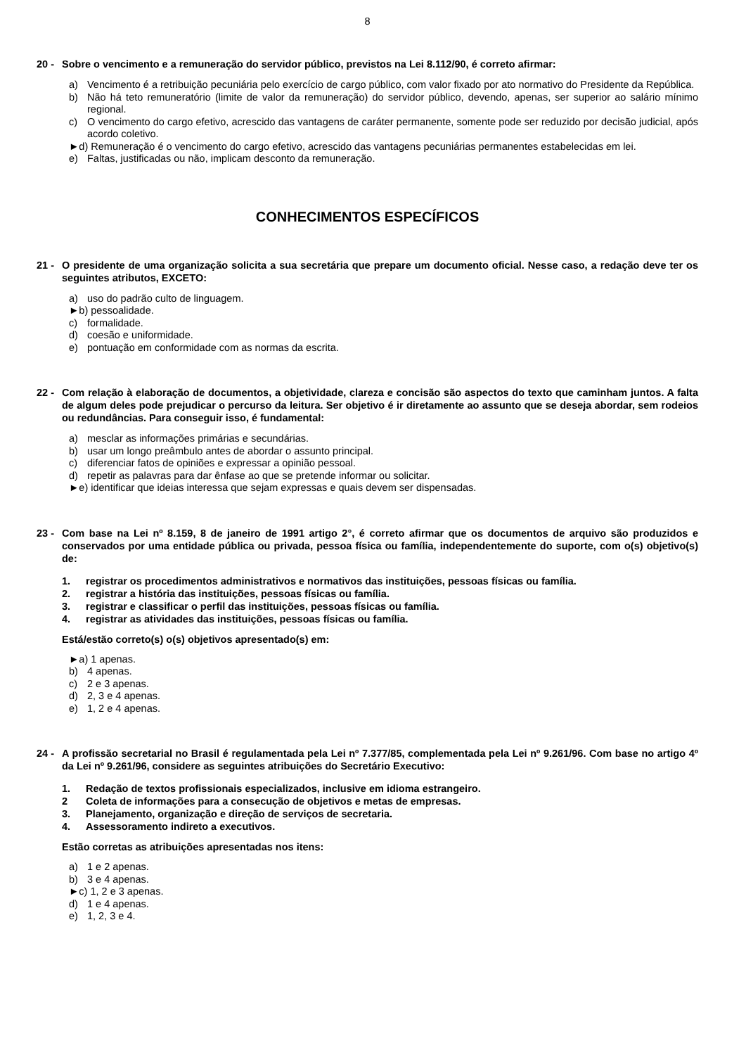8
20 - Sobre o vencimento e a remuneração do servidor público, previstos na Lei 8.112/90, é correto afirmar:
a) Vencimento é a retribuição pecuniária pelo exercício de cargo público, com valor fixado por ato normativo do Presidente da República.
b) Não há teto remuneratório (limite de valor da remuneração) do servidor público, devendo, apenas, ser superior ao salário mínimo regional.
c) O vencimento do cargo efetivo, acrescido das vantagens de caráter permanente, somente pode ser reduzido por decisão judicial, após acordo coletivo.
►d) Remuneração é o vencimento do cargo efetivo, acrescido das vantagens pecuniárias permanentes estabelecidas em lei.
e) Faltas, justificadas ou não, implicam desconto da remuneração.
CONHECIMENTOS ESPECÍFICOS
21 - O presidente de uma organização solicita a sua secretária que prepare um documento oficial. Nesse caso, a redação deve ter os seguintes atributos, EXCETO:
a) uso do padrão culto de linguagem.
►b) pessoalidade.
c) formalidade.
d) coesão e uniformidade.
e) pontuação em conformidade com as normas da escrita.
22 - Com relação à elaboração de documentos, a objetividade, clareza e concisão são aspectos do texto que caminham juntos. A falta de algum deles pode prejudicar o percurso da leitura. Ser objetivo é ir diretamente ao assunto que se deseja abordar, sem rodeios ou redundâncias. Para conseguir isso, é fundamental:
a) mesclar as informações primárias e secundárias.
b) usar um longo preâmbulo antes de abordar o assunto principal.
c) diferenciar fatos de opiniões e expressar a opinião pessoal.
d) repetir as palavras para dar ênfase ao que se pretende informar ou solicitar.
►e) identificar que ideias interessa que sejam expressas e quais devem ser dispensadas.
23 - Com base na Lei nº 8.159, 8 de janeiro de 1991 artigo 2°, é correto afirmar que os documentos de arquivo são produzidos e conservados por uma entidade pública ou privada, pessoa física ou família, independentemente do suporte, com o(s) objetivo(s) de:
1. registrar os procedimentos administrativos e normativos das instituições, pessoas físicas ou família.
2. registrar a história das instituições, pessoas físicas ou família.
3. registrar e classificar o perfil das instituições, pessoas físicas ou família.
4. registrar as atividades das instituições, pessoas físicas ou família.
Está/estão correto(s) o(s) objetivos apresentado(s) em:
►a) 1 apenas.
b) 4 apenas.
c) 2 e 3 apenas.
d) 2, 3 e 4 apenas.
e) 1, 2 e 4 apenas.
24 - A profissão secretarial no Brasil é regulamentada pela Lei nº 7.377/85, complementada pela Lei nº 9.261/96. Com base no artigo 4º da Lei nº 9.261/96, considere as seguintes atribuições do Secretário Executivo:
1. Redação de textos profissionais especializados, inclusive em idioma estrangeiro.
2 Coleta de informações para a consecução de objetivos e metas de empresas.
3. Planejamento, organização e direção de serviços de secretaria.
4. Assessoramento indireto a executivos.
Estão corretas as atribuições apresentadas nos itens:
a) 1 e 2 apenas.
b) 3 e 4 apenas.
►c) 1, 2 e 3 apenas.
d) 1 e 4 apenas.
e) 1, 2, 3 e 4.